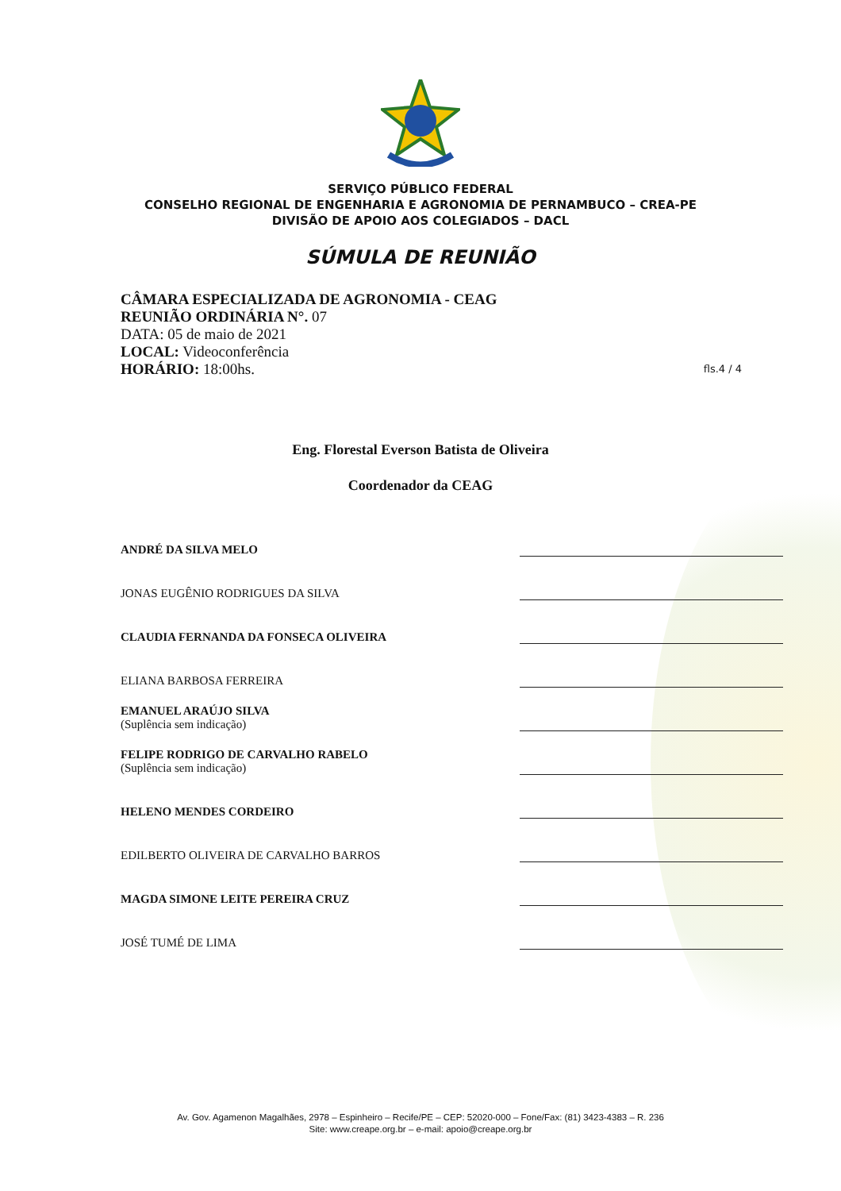SERVIÇO PÚBLICO FEDERAL
CONSELHO REGIONAL DE ENGENHARIA E AGRONOMIA DE PERNAMBUCO – CREA-PE
DIVISÃO DE APOIO AOS COLEGIADOS – DACL
SÚMULA DE REUNIÃO
CÂMARA ESPECIALIZADA DE AGRONOMIA - CEAG
REUNIÃO ORDINÁRIA N°. 07
DATA: 05 de maio de 2021
LOCAL: Videoconferência
HORÁRIO: 18:00hs.
fls.4 / 4
Eng. Florestal Everson Batista de Oliveira
Coordenador da CEAG
ANDRÉ DA SILVA MELO
JONAS EUGÊNIO RODRIGUES DA SILVA
CLAUDIA FERNANDA DA FONSECA OLIVEIRA
ELIANA BARBOSA FERREIRA
EMANUEL ARAÚJO SILVA
(Suplência sem indicação)
FELIPE RODRIGO DE CARVALHO RABELO
(Suplência sem indicação)
HELENO MENDES CORDEIRO
EDILBERTO OLIVEIRA DE CARVALHO BARROS
MAGDA SIMONE LEITE PEREIRA CRUZ
JOSÉ TUMÉ DE LIMA
Av. Gov. Agamenon Magalhães, 2978 – Espinheiro – Recife/PE – CEP: 52020-000 – Fone/Fax: (81) 3423-4383 – R. 236
Site: www.creape.org.br – e-mail: apoio@creape.org.br